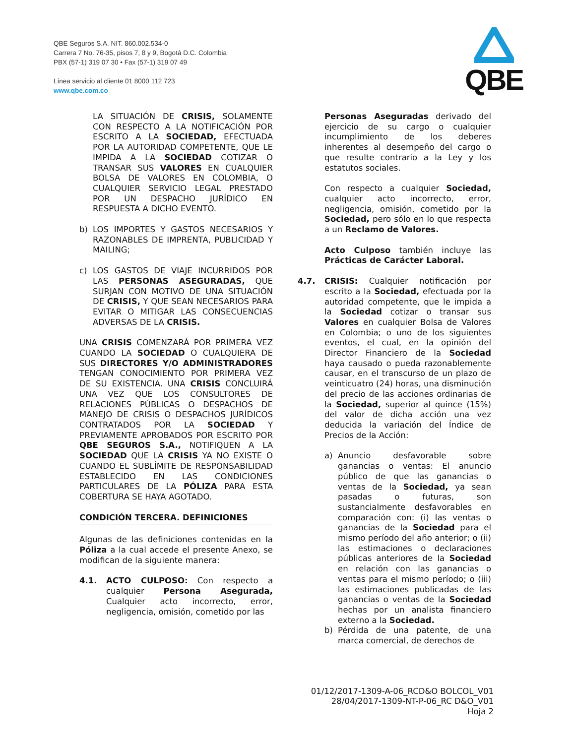QBE Seguros S.A. NIT. 860.002.534-0
Carrera 7 No. 76-35, pisos 7, 8 y 9, Bogotá D.C. Colombia
PBX (57-1) 319 07 30 • Fax (57-1) 319 07 49
Línea servicio al cliente 01 8000 112 723
www.qbe.com.co
QBE
LA SITUACIÓN DE CRISIS, SOLAMENTE CON RESPECTO A LA NOTIFICACIÓN POR ESCRITO A LA SOCIEDAD, EFECTUADA POR LA AUTORIDAD COMPETENTE, QUE LE IMPIDA A LA SOCIEDAD COTIZAR O TRANSAR SUS VALORES EN CUALQUIER BOLSA DE VALORES EN COLOMBIA, O CUALQUIER SERVICIO LEGAL PRESTADO POR UN DESPACHO JURÍDICO EN RESPUESTA A DICHO EVENTO.
b) LOS IMPORTES Y GASTOS NECESARIOS Y RAZONABLES DE IMPRENTA, PUBLICIDAD Y MAILING;
c) LOS GASTOS DE VIAJE INCURRIDOS POR LAS PERSONAS ASEGURADAS, QUE SURJAN CON MOTIVO DE UNA SITUACIÓN DE CRISIS, Y QUE SEAN NECESARIOS PARA EVITAR O MITIGAR LAS CONSECUENCIAS ADVERSAS DE LA CRISIS.
UNA CRISIS COMENZARÁ POR PRIMERA VEZ CUANDO LA SOCIEDAD O CUALQUIERA DE SUS DIRECTORES Y/O ADMINISTRADORES TENGAN CONOCIMIENTO POR PRIMERA VEZ DE SU EXISTENCIA. UNA CRISIS CONCLUIRÁ UNA VEZ QUE LOS CONSULTORES DE RELACIONES PÚBLICAS O DESPACHOS DE MANEJO DE CRISIS O DESPACHOS JURÍDICOS CONTRATADOS POR LA SOCIEDAD Y PREVIAMENTE APROBADOS POR ESCRITO POR QBE SEGUROS S.A., NOTIFIQUEN A LA SOCIEDAD QUE LA CRISIS YA NO EXISTE O CUANDO EL SUBLÍMITE DE RESPONSABILIDAD ESTABLECIDO EN LAS CONDICIONES PARTICULARES DE LA PÓLIZA PARA ESTA COBERTURA SE HAYA AGOTADO.
CONDICIÓN TERCERA. DEFINICIONES
Algunas de las definiciones contenidas en la Póliza a la cual accede el presente Anexo, se modifican de la siguiente manera:
4.1. ACTO CULPOSO: Con respecto a cualquier Persona Asegurada, Cualquier acto incorrecto, error, negligencia, omisión, cometido por las
Personas Aseguradas derivado del ejercicio de su cargo o cualquier incumplimiento de los deberes inherentes al desempeño del cargo o que resulte contrario a la Ley y los estatutos sociales.
Con respecto a cualquier Sociedad, cualquier acto incorrecto, error, negligencia, omisión, cometido por la Sociedad, pero sólo en lo que respecta a un Reclamo de Valores.
Acto Culposo también incluye las Prácticas de Carácter Laboral.
4.7. CRISIS: Cualquier notificación por escrito a la Sociedad, efectuada por la autoridad competente, que le impida a la Sociedad cotizar o transar sus Valores en cualquier Bolsa de Valores en Colombia; o uno de los siguientes eventos, el cual, en la opinión del Director Financiero de la Sociedad haya causado o pueda razonablemente causar, en el transcurso de un plazo de veinticuatro (24) horas, una disminución del precio de las acciones ordinarias de la Sociedad, superior al quince (15%) del valor de dicha acción una vez deducida la variación del Índice de Precios de la Acción:
a) Anuncio desfavorable sobre ganancias o ventas: El anuncio público de que las ganancias o ventas de la Sociedad, ya sean pasadas o futuras, son sustancialmente desfavorables en comparación con: (i) las ventas o ganancias de la Sociedad para el mismo período del año anterior; o (ii) las estimaciones o declaraciones públicas anteriores de la Sociedad en relación con las ganancias o ventas para el mismo período; o (iii) las estimaciones publicadas de las ganancias o ventas de la Sociedad hechas por un analista financiero externo a la Sociedad.
b) Pérdida de una patente, de una marca comercial, de derechos de
01/12/2017-1309-A-06_RCD&O BOLCOL_V01
28/04/2017-1309-NT-P-06_RC D&O_V01
Hoja 2